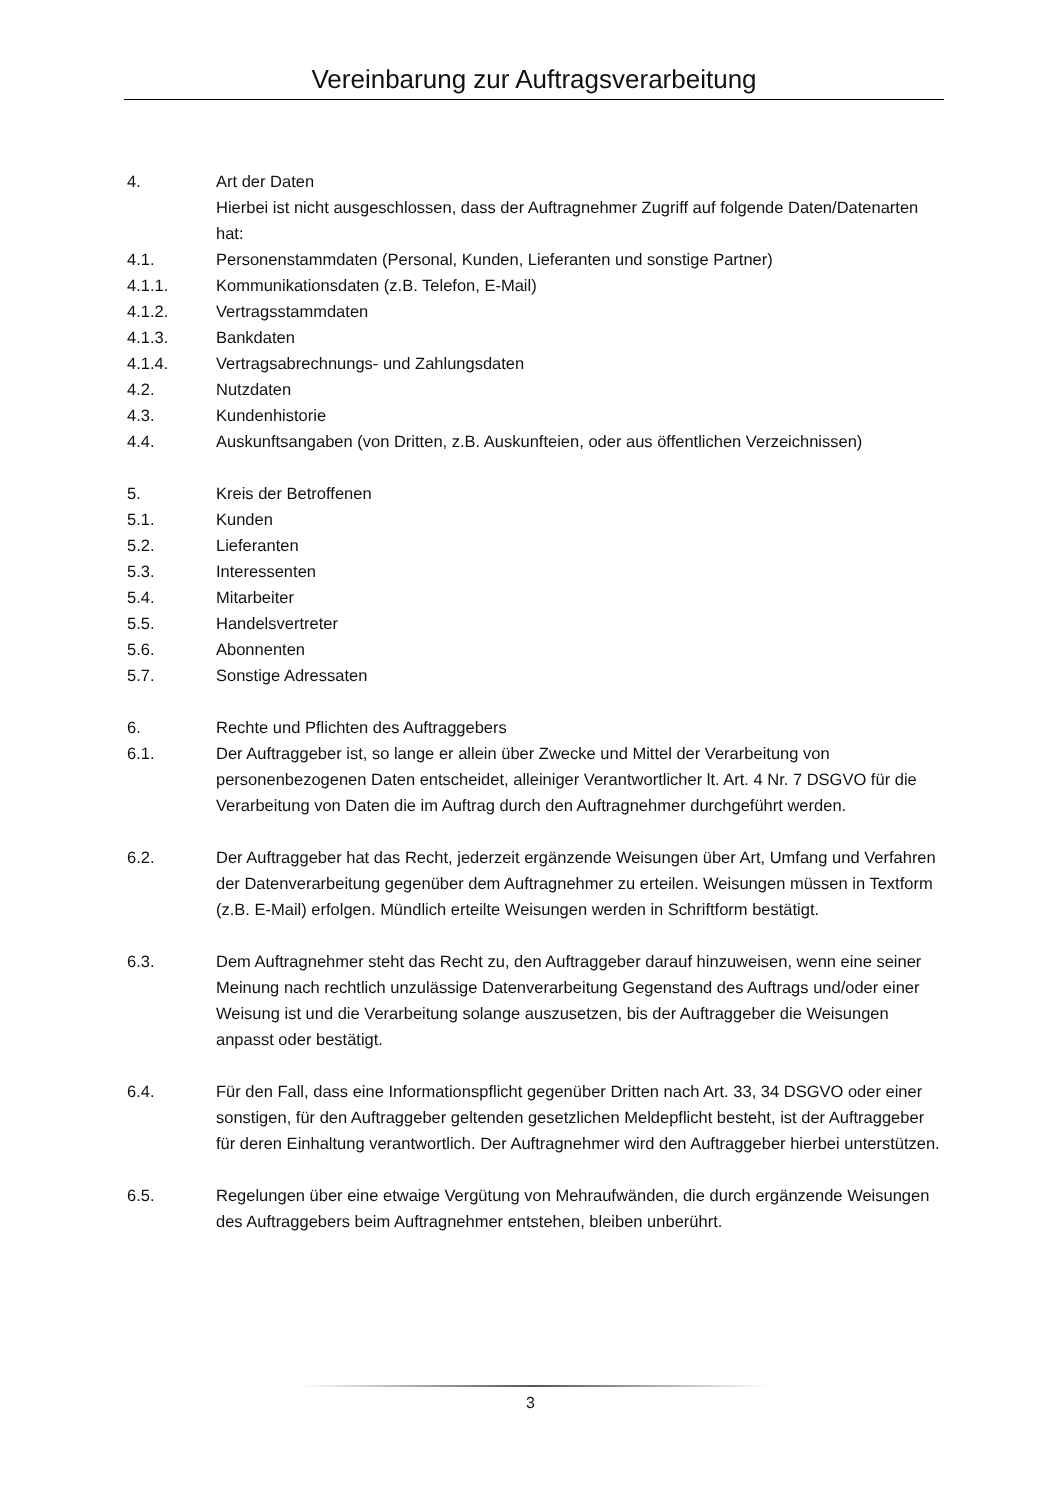Vereinbarung zur Auftragsverarbeitung
4. Art der Daten
Hierbei ist nicht ausgeschlossen, dass der Auftragnehmer Zugriff auf folgende Daten/Datenarten hat:
4.1. Personenstammdaten (Personal, Kunden, Lieferanten und sonstige Partner)
4.1.1. Kommunikationsdaten (z.B. Telefon, E-Mail)
4.1.2. Vertragsstammdaten
4.1.3. Bankdaten
4.1.4. Vertragsabrechnungs- und Zahlungsdaten
4.2. Nutzdaten
4.3. Kundenhistorie
4.4. Auskunftsangaben (von Dritten, z.B. Auskunfteien, oder aus öffentlichen Verzeichnissen)
5. Kreis der Betroffenen
5.1. Kunden
5.2. Lieferanten
5.3. Interessenten
5.4. Mitarbeiter
5.5. Handelsvertreter
5.6. Abonnenten
5.7. Sonstige Adressaten
6. Rechte und Pflichten des Auftraggebers
6.1. Der Auftraggeber ist, so lange er allein über Zwecke und Mittel der Verarbeitung von personenbezogenen Daten entscheidet, alleiniger Verantwortlicher lt. Art. 4 Nr. 7 DSGVO für die Verarbeitung von Daten die im Auftrag durch den Auftragnehmer durchgeführt werden.
6.2. Der Auftraggeber hat das Recht, jederzeit ergänzende Weisungen über Art, Umfang und Verfahren der Datenverarbeitung gegenüber dem Auftragnehmer zu erteilen. Weisungen müssen in Textform (z.B. E-Mail) erfolgen. Mündlich erteilte Weisungen werden in Schriftform bestätigt.
6.3. Dem Auftragnehmer steht das Recht zu, den Auftraggeber darauf hinzuweisen, wenn eine seiner Meinung nach rechtlich unzulässige Datenverarbeitung Gegenstand des Auftrags und/oder einer Weisung ist und die Verarbeitung solange auszusetzen, bis der Auftraggeber die Weisungen anpasst oder bestätigt.
6.4. Für den Fall, dass eine Informationspflicht gegenüber Dritten nach Art. 33, 34 DSGVO oder einer sonstigen, für den Auftraggeber geltenden gesetzlichen Meldepflicht besteht, ist der Auftraggeber für deren Einhaltung verantwortlich. Der Auftragnehmer wird den Auftraggeber hierbei unterstützen.
6.5. Regelungen über eine etwaige Vergütung von Mehraufwänden, die durch ergänzende Weisungen des Auftraggebers beim Auftragnehmer entstehen, bleiben unberührt.
3